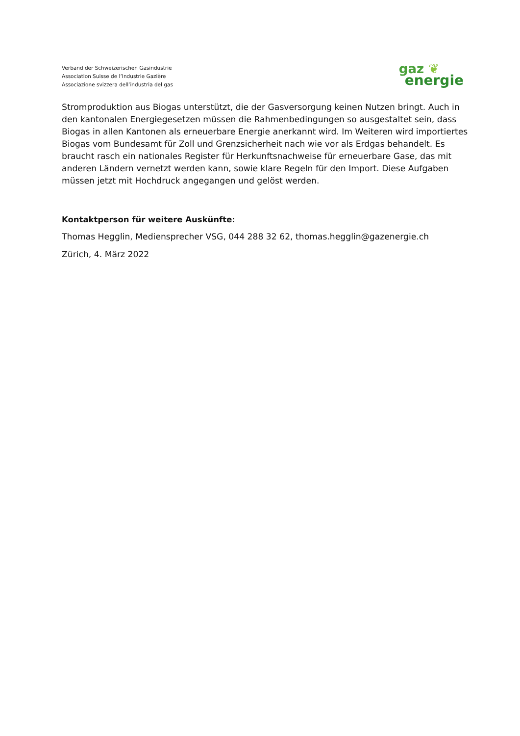Verband der Schweizerischen Gasindustrie
Association Suisse de l’Industrie Gazière
Associazione svizzera dell’industria del gas
gaz ❦
energie
Stromproduktion aus Biogas unterstützt, die der Gasversorgung keinen Nutzen bringt. Auch in den kantonalen Energiegesetzen müssen die Rahmenbedingungen so ausgestaltet sein, dass Biogas in allen Kantonen als erneuerbare Energie anerkannt wird. Im Weiteren wird importiertes Biogas vom Bundesamt für Zoll und Grenzsicherheit nach wie vor als Erdgas behandelt. Es braucht rasch ein nationales Register für Herkunftsnachweise für erneuerbare Gase, das mit anderen Ländern vernetzt werden kann, sowie klare Regeln für den Import. Diese Aufgaben müssen jetzt mit Hochdruck angegangen und gelöst werden.
Kontaktperson für weitere Auskünfte:
Thomas Hegglin, Mediensprecher VSG, 044 288 32 62, thomas.hegglin@gazenergie.ch
Zürich, 4. März 2022